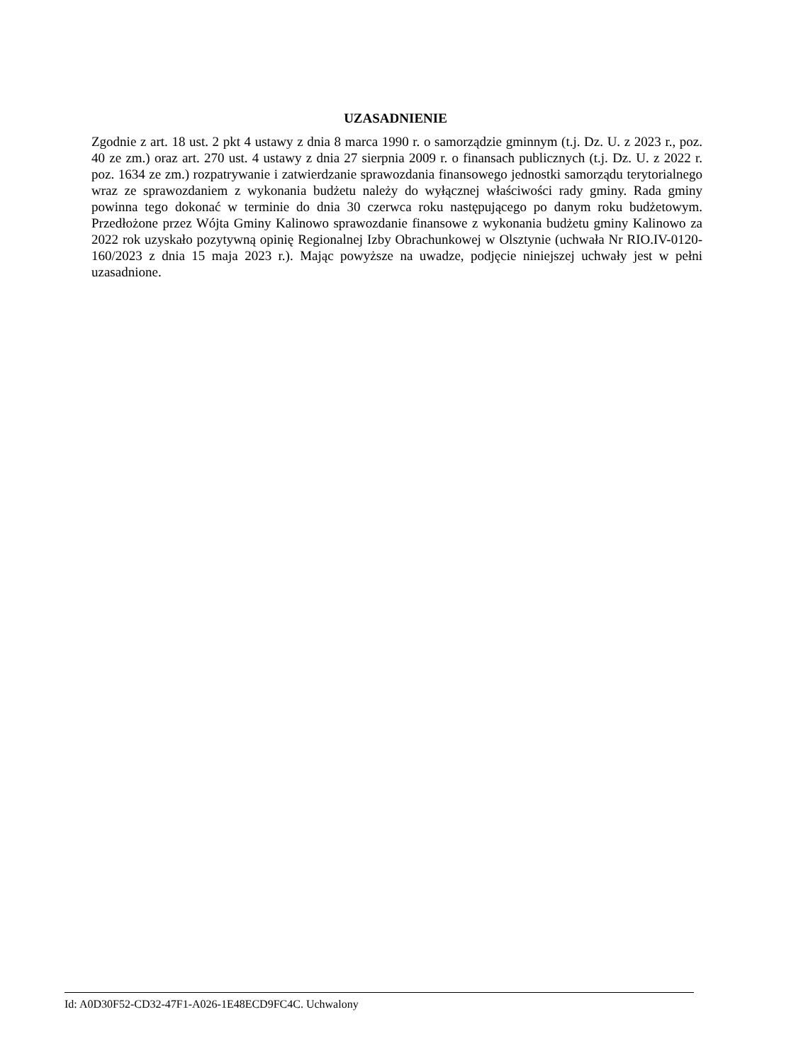UZASADNIENIE
Zgodnie z art. 18 ust. 2 pkt 4 ustawy z dnia 8 marca 1990 r. o samorządzie gminnym (t.j. Dz. U. z 2023 r., poz. 40 ze zm.) oraz art. 270 ust. 4 ustawy z dnia 27 sierpnia 2009 r. o finansach publicznych (t.j. Dz. U. z 2022 r. poz. 1634 ze zm.) rozpatrywanie i zatwierdzanie sprawozdania finansowego jednostki samorządu terytorialnego wraz ze sprawozdaniem z wykonania budżetu należy do wyłącznej właściwości rady gminy. Rada gminy powinna tego dokonać w terminie do dnia 30 czerwca roku następującego po danym roku budżetowym. Przedłożone przez Wójta Gminy Kalinowo sprawozdanie finansowe z wykonania budżetu gminy Kalinowo za 2022 rok uzyskało pozytywną opinię Regionalnej Izby Obrachunkowej w Olsztynie (uchwała Nr RIO.IV-0120-160/2023 z dnia 15 maja 2023 r.). Mając powyższe na uwadze, podjęcie niniejszej uchwały jest w pełni uzasadnione.
Id: A0D30F52-CD32-47F1-A026-1E48ECD9FC4C. Uchwalony